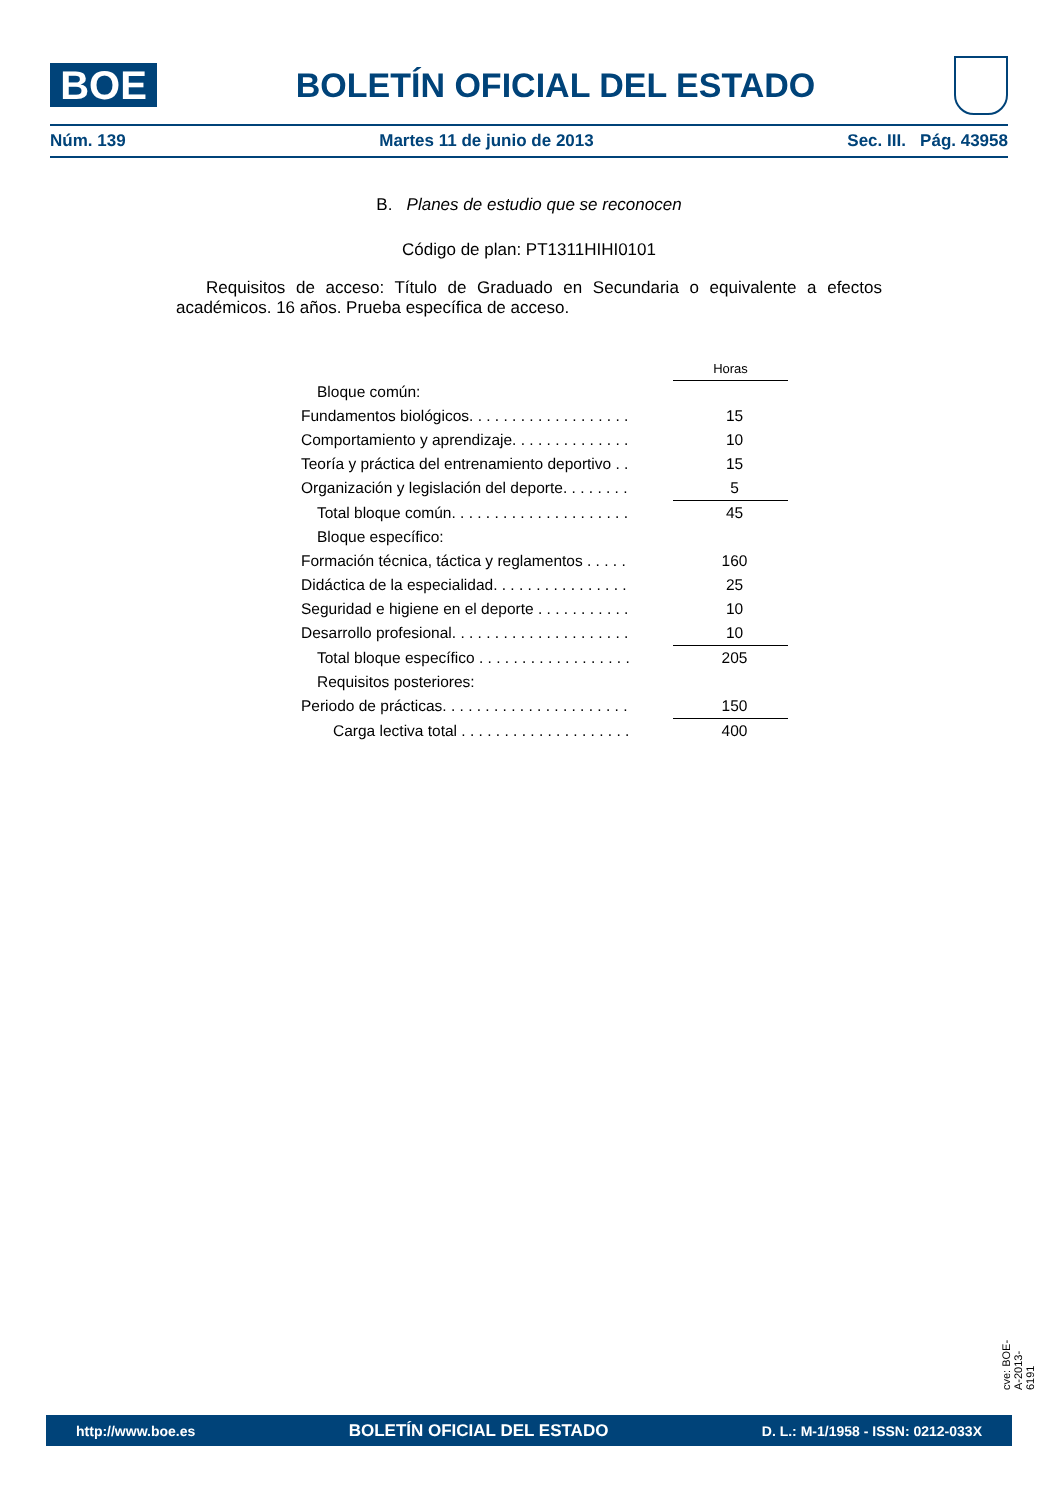BOE
BOLETÍN OFICIAL DEL ESTADO
Núm. 139 Martes 11 de junio de 2013 Sec. III. Pág. 43958
B. Planes de estudio que se reconocen
Código de plan: PT1311HIHI0101
Requisitos de acceso: Título de Graduado en Secundaria o equivalente a efectos académicos. 16 años. Prueba específica de acceso.
| | Horas |
| Bloque común: | |
| Fundamentos biológicos. . . . . . . . . . . . . . . . . . . | 15 |
| Comportamiento y aprendizaje. . . . . . . . . . . . . . | 10 |
| Teoría y práctica del entrenamiento deportivo . . | 15 |
| Organización y legislación del deporte. . . . . . . . | 5 |
| Total bloque común. . . . . . . . . . . . . . . . . . . . . | 45 |
| Bloque específico: | |
| Formación técnica, táctica y reglamentos . . . . . | 160 |
| Didáctica de la especialidad. . . . . . . . . . . . . . . . | 25 |
| Seguridad e higiene en el deporte . . . . . . . . . . . | 10 |
| Desarrollo profesional. . . . . . . . . . . . . . . . . . . . . | 10 |
| Total bloque específico . . . . . . . . . . . . . . . . . . | 205 |
| Requisitos posteriores: | |
| Periodo de prácticas. . . . . . . . . . . . . . . . . . . . . . | 150 |
| Carga lectiva total . . . . . . . . . . . . . . . . . . . . | 400 |
cve: BOE-A-2013-6191
http://www.boe.es BOLETÍN OFICIAL DEL ESTADO D. L.: M-1/1958 - ISSN: 0212-033X